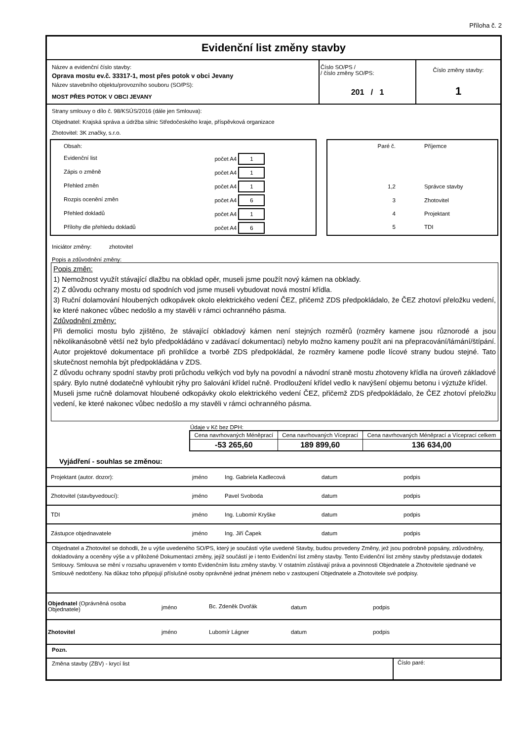Příloha č. 2
Evidenční list změny stavby
| Název a evidenční číslo stavby: Oprava mostu ev.č. 33317-1, most přes potok v obci Jevany Název stavebního objektu/provozního souboru (SO/PS): MOST PŘES POTOK V OBCI JEVANY | Číslo SO/PS / / číslo změny SO/PS: 201 / 1 | Číslo změny stavby: 1 |
Strany smlouvy o dílo č. 98/KSÚS/2016 (dále jen Smlouva):
Objednatel: Krajská správa a údržba silnic Středočeského kraje, příspěvková organizace
Zhotovitel: 3K značky, s.r.o.
| Obsah: | |
| Evidenční list | počet A4 1 |
| Zápis o změně | počet A4 1 |
| Přehled změn | počet A4 1 |
| Rozpis ocenění změn | počet A4 6 |
| Přehled dokladů | počet A4 1 |
| Přílohy dle přehledu dokladů | počet A4 6 |
| Paré č. | Příjemce |
| 1,2 | Správce stavby |
| 3 | Zhotovitel |
| 4 | Projektant |
| 5 | TDI |
Iniciátor změny: zhotovitel
Popis a zdůvodnění změny:
Popis změn:
1) Nemožnost využít stávající dlažbu na obklad opěr, museli jsme použít nový kámen na obklady.
2) Z důvodu ochrany mostu od spodních vod jsme museli vybudovat nová mostní křídla.
3) Ruční dolamování hloubených odkopávek okolo elektrického vedení ČEZ, přičemž ZDS předpokládalo, že ČEZ zhotoví přeložku vedení, ke které nakonec vůbec nedošlo a my stavěli v rámci ochranného pásma.
Zdůvodnění změny:
Při demolici mostu bylo zjištěno, že stávající obkladový kámen není stejných rozměrů (rozměry kamene jsou různorodé a jsou několikanásobně větší než bylo předpokládáno v zadávací dokumentaci) nebylo možno kameny použít ani na přepracování/lámání/štípání. Autor projektové dokumentace při prohlídce a tvorbě ZDS předpokládal, že rozměry kamene podle lícové strany budou stejné. Tato skutečnost nemohla být předpokládána v ZDS.
Z důvodu ochrany spodní stavby proti průchodu velkých vod byly na povodní a návodní straně mostu zhotoveny křídla na úroveň základové spáry. Bylo nutné dodatečně vyhloubit rýhy pro šalování křídel ručně. Prodloužení křídel vedlo k navýšení objemu betonu i výztuže křídel.
Museli jsme ručně dolamovat hloubené odkopávky okolo elektrického vedení ČEZ, přičemž ZDS předpokládalo, že ČEZ zhotoví přeložku vedení, ke které nakonec vůbec nedošlo a my stavěli v rámci ochranného pásma.
Údaje v Kč bez DPH:
| Cena navrhovaných Méněprací | Cena navrhovaných Víceprací | Cena navrhovaných Méněprací a Víceprací celkem |
| -53 265,60 | 189 899,60 | 136 634,00 |
Vyjádření - souhlas se změnou:
| Projektant (autor. dozor): | jméno | Ing. Gabriela Kadlecová | datum | podpis |
| Zhotovitel (stavbyvedoucí): | jméno | Pavel Svoboda | datum | podpis |
| TDI | jméno | Ing. Lubomír Kryške | datum | podpis |
| Zástupce objednavatele | jméno | Ing. Jiří Čapek | datum | podpis |
Objednatel a Zhotovitel se dohodli, že u výše uvedeného SO/PS, který je součástí výše uvedené Stavby, budou provedeny Změny, jež jsou podrobně popsány, zdůvodněny, dokladovány a oceněny výše a v přiložené Dokumentaci změny, jejíž součástí je i tento Evidenční list změny stavby. Tento Evidenční list změny stavby představuje dodatek Smlouvy. Smlouva se mění v rozsahu upraveném v tomto Evidenčním listu změny stavby. V ostatním zůstávají práva a povinnosti Objednatele a Zhotovitele sjednané ve Smlouvě nedotčeny. Na důkaz toho připojují příslušné osoby oprávněné jednat jménem nebo v zastoupení Objednatele a Zhotovitele své podpisy.
| Objednatel (Oprávněná osoba Objednatele) | jméno | Bc. Zdeněk Dvořák | datum | podpis |
| Zhotovitel | jméno | Lubomír Lágner | datum | podpis |
Pozn.
| Změna stavby (ZBV) - krycí list | Číslo paré: |